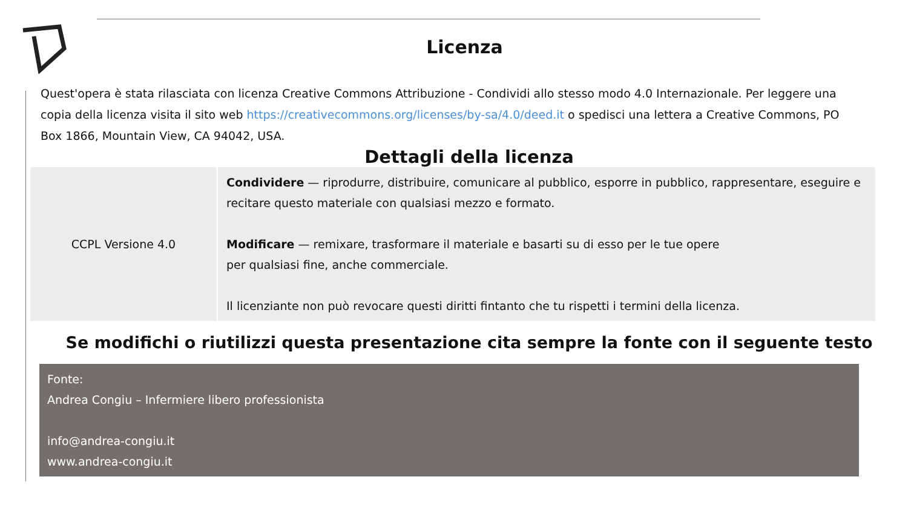Licenza
Quest'opera è stata rilasciata con licenza Creative Commons Attribuzione - Condividi allo stesso modo 4.0 Internazionale. Per leggere una copia della licenza visita il sito web https://creativecommons.org/licenses/by-sa/4.0/deed.it o spedisci una lettera a Creative Commons, PO Box 1866, Mountain View, CA 94042, USA.
Dettagli della licenza
| CCPL Versione 4.0 | Condividere — riprodurre, distribuire, comunicare al pubblico, esporre in pubblico, rappresentare, eseguire e recitare questo materiale con qualsiasi mezzo e formato. Modificare — remixare, trasformare il materiale e basarti su di esso per le tue opere per qualsiasi fine, anche commerciale. Il licenziante non può revocare questi diritti fintanto che tu rispetti i termini della licenza. |
Se modifichi o riutilizzi questa presentazione cita sempre la fonte con il seguente testo
Fonte:
Andrea Congiu – Infermiere libero professionista
info@andrea-congiu.it
www.andrea-congiu.it